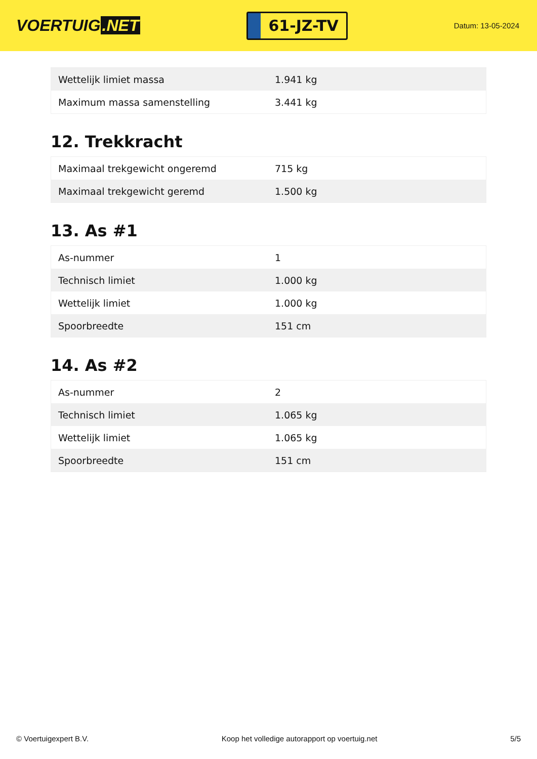VOERTUIG.NET
61-JZ-TV
Datum: 13-05-2024
| Wettelijk limiet massa | 1.941 kg |
| Maximum massa samenstelling | 3.441 kg |
12. Trekkracht
| Maximaal trekgewicht ongeremd | 715 kg |
| Maximaal trekgewicht geremd | 1.500 kg |
13. As #1
| As-nummer | 1 |
| Technisch limiet | 1.000 kg |
| Wettelijk limiet | 1.000 kg |
| Spoorbreedte | 151 cm |
14. As #2
| As-nummer | 2 |
| Technisch limiet | 1.065 kg |
| Wettelijk limiet | 1.065 kg |
| Spoorbreedte | 151 cm |
© Voertuigexpert B.V. Koop het volledige autorapport op voertuig.net 5/5